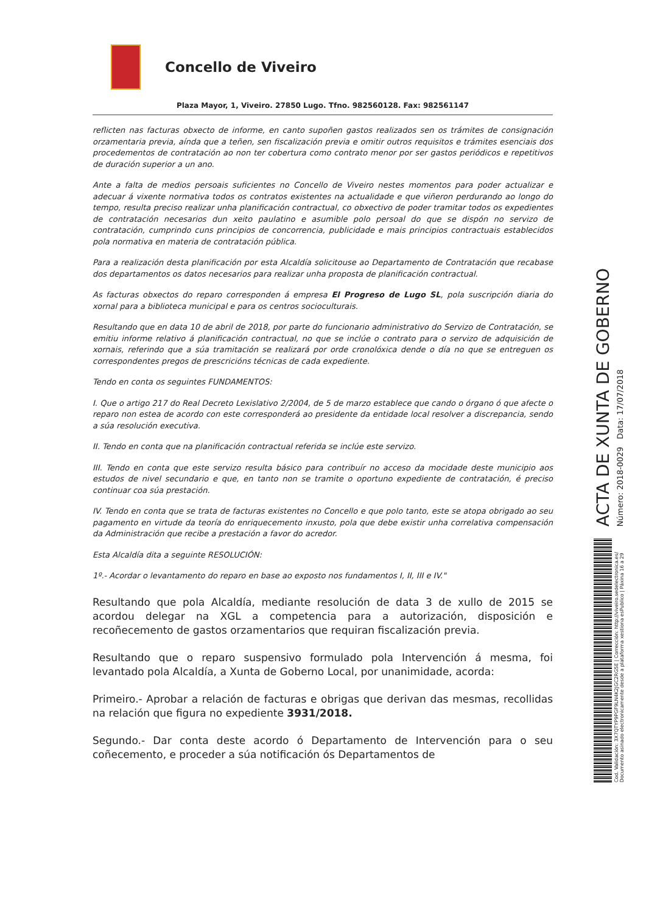Concello de Viveiro
Plaza Mayor, 1, Viveiro. 27850 Lugo. Tfno. 982560128. Fax: 982561147
reflicten nas facturas obxecto de informe, en canto supoñen gastos realizados sen os trámites de consignación orzamentaria previa, aínda que a teñen, sen fiscalización previa e omitir outros requisitos e trámites esenciais dos procedementos de contratación ao non ter cobertura como contrato menor por ser gastos periódicos e repetitivos de duración superior a un ano.
Ante a falta de medios persoais suficientes no Concello de Viveiro nestes momentos para poder actualizar e adecuar á vixente normativa todos os contratos existentes na actualidade e que viñeron perdurando ao longo do tempo, resulta preciso realizar unha planificación contractual, co obxectivo de poder tramitar todos os expedientes de contratación necesarios dun xeito paulatino e asumible polo persoal do que se dispón no servizo de contratación, cumprindo cuns principios de concorrencia, publicidade e mais principios contractuais establecidos pola normativa en materia de contratación pública.
Para a realización desta planificación por esta Alcaldía solicitouse ao Departamento de Contratación que recabase dos departamentos os datos necesarios para realizar unha proposta de planificación contractual.
As facturas obxectos do reparo corresponden á empresa El Progreso de Lugo SL, pola suscripción diaria do xornal para a biblioteca municipal e para os centros socioculturais.
Resultando que en data 10 de abril de 2018, por parte do funcionario administrativo do Servizo de Contratación, se emitiu informe relativo á planificación contractual, no que se inclúe o contrato para o servizo de adquisición de xornais, referindo que a súa tramitación se realizará por orde cronolóxica dende o día no que se entreguen os correspondentes pregos de prescricións técnicas de cada expediente.
Tendo en conta os seguintes FUNDAMENTOS:
I. Que o artigo 217 do Real Decreto Lexislativo 2/2004, de 5 de marzo establece que cando o órgano ó que afecte o reparo non estea de acordo con este corresponderá ao presidente da entidade local resolver a discrepancia, sendo a súa resolución executiva.
II. Tendo en conta que na planificación contractual referida se inclúe este servizo.
III. Tendo en conta que este servizo resulta básico para contribuír no acceso da mocidade deste municipio aos estudos de nivel secundario e que, en tanto non se tramite o oportuno expediente de contratación, é preciso continuar coa súa prestación.
IV. Tendo en conta que se trata de facturas existentes no Concello e que polo tanto, este se atopa obrigado ao seu pagamento en virtude da teoría do enriquecemento inxusto, pola que debe existir unha correlativa compensación da Administración que recibe a prestación a favor do acredor.
Esta Alcaldía dita a seguinte RESOLUCIÓN:
1º.- Acordar o levantamento do reparo en base ao exposto nos fundamentos I, II, III e IV."
Resultando que pola Alcaldía, mediante resolución de data 3 de xullo de 2015 se acordou delegar na XGL a competencia para a autorización, disposición e recoñecemento de gastos orzamentarios que requiran fiscalización previa.
Resultando que o reparo suspensivo formulado pola Intervención á mesma, foi levantado pola Alcaldía, a Xunta de Goberno Local, por unanimidade, acorda:
Primeiro.- Aprobar a relación de facturas e obrigas que derivan das mesmas, recollidas na relación que figura no expediente 3931/2018.
Segundo.- Dar conta deste acordo ó Departamento de Intervención para o seu coñecemento, e proceder a súa notificación ós Departamentos de
ACTA DE XUNTA DE GOBERNO
Número: 2018-0029 Data: 17/07/2018
Cod. Validación: 3X7QTYP9PGF9LN4K2JGC2RG5E | Corrección: http://viveiro.sedelectronica.es/
Documento asinado electronicamente desde a plataforma xestiona esPublico | Páxina 16 a 29